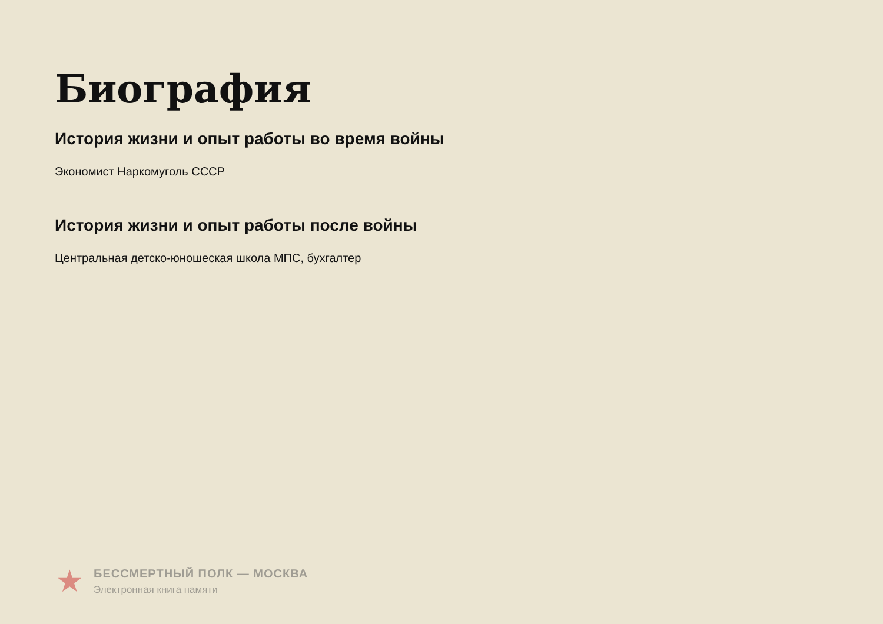Биография
История жизни и опыт работы во время войны
Экономист Наркомуголь СССР
История жизни и опыт работы после войны
Центральная детско-юношеская школа МПС, бухгалтер
★
БЕССМЕРТНЫЙ ПОЛК — МОСКВА
Электронная книга памяти